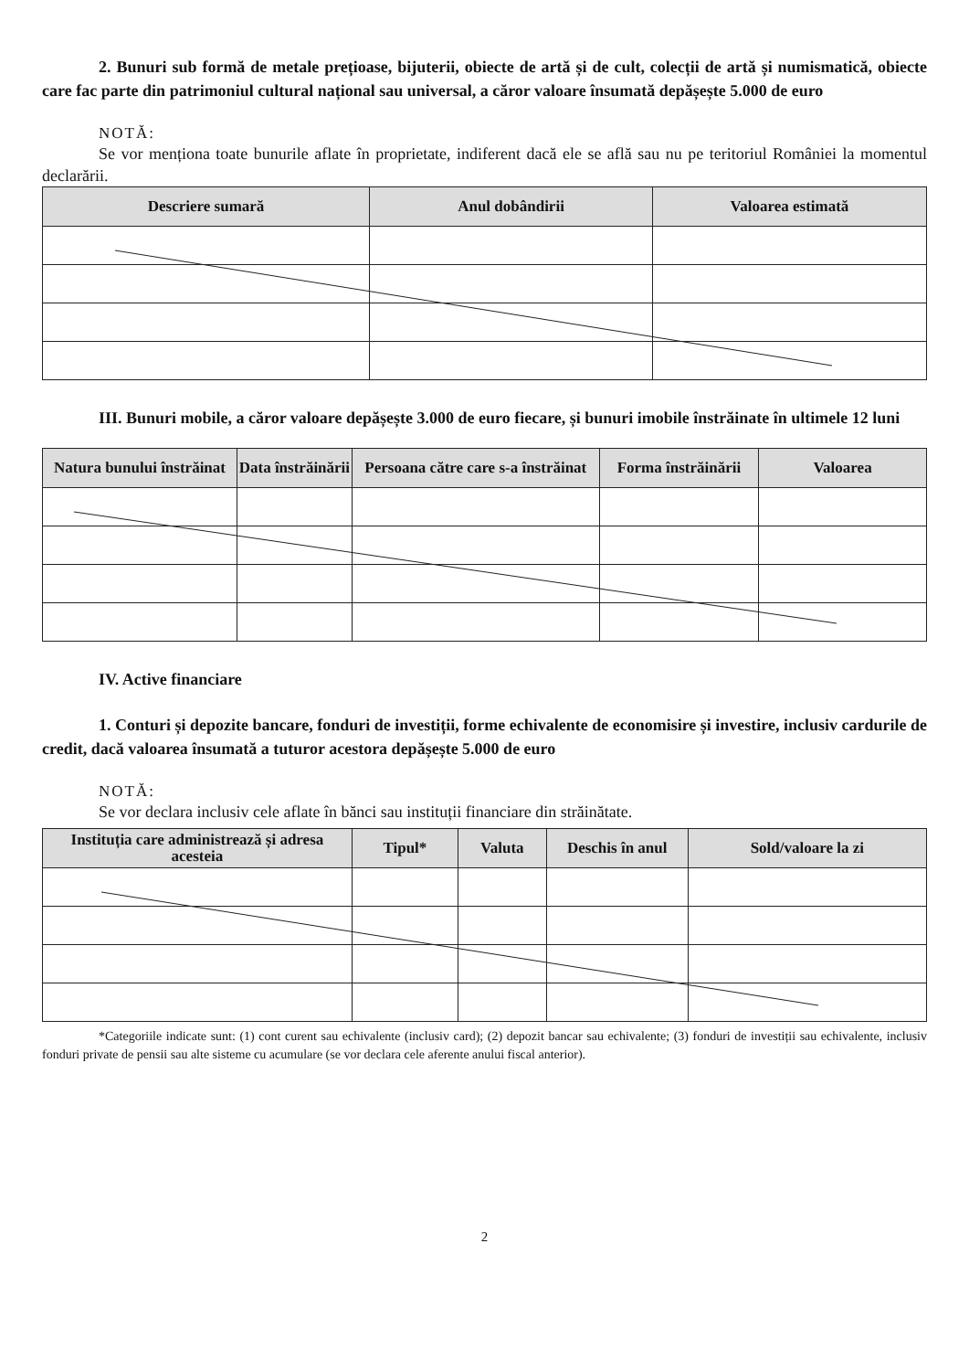2. Bunuri sub formă de metale prețioase, bijuterii, obiecte de artă și de cult, colecții de artă și numismatică, obiecte care fac parte din patrimoniul cultural național sau universal, a căror valoare însumată depășește 5.000 de euro
NOTĂ:
Se vor menționa toate bunurile aflate în proprietate, indiferent dacă ele se află sau nu pe teritoriul României la momentul declarării.
| Descriere sumară | Anul dobândirii | Valoarea estimată |
| --- | --- | --- |
III. Bunuri mobile, a căror valoare depășește 3.000 de euro fiecare, și bunuri imobile înstrăinate în ultimele 12 luni
| Natura bunului înstrăinat | Data înstrăinării | Persoana către care s-a înstrăinat | Forma înstrăinării | Valoarea |
| --- | --- | --- | --- | --- |
IV. Active financiare
1. Conturi și depozite bancare, fonduri de investiții, forme echivalente de economisire și investire, inclusiv cardurile de credit, dacă valoarea însumată a tuturor acestora depășește 5.000 de euro
NOTĂ:
Se vor declara inclusiv cele aflate în bănci sau instituții financiare din străinătate.
| Instituția care administrează și adresa acesteia | Tipul* | Valuta | Deschis în anul | Sold/valoare la zi |
| --- | --- | --- | --- | --- |
*Categoriile indicate sunt: (1) cont curent sau echivalente (inclusiv card); (2) depozit bancar sau echivalente; (3) fonduri de investiții sau echivalente, inclusiv fonduri private de pensii sau alte sisteme cu acumulare (se vor declara cele aferente anului fiscal anterior).
2